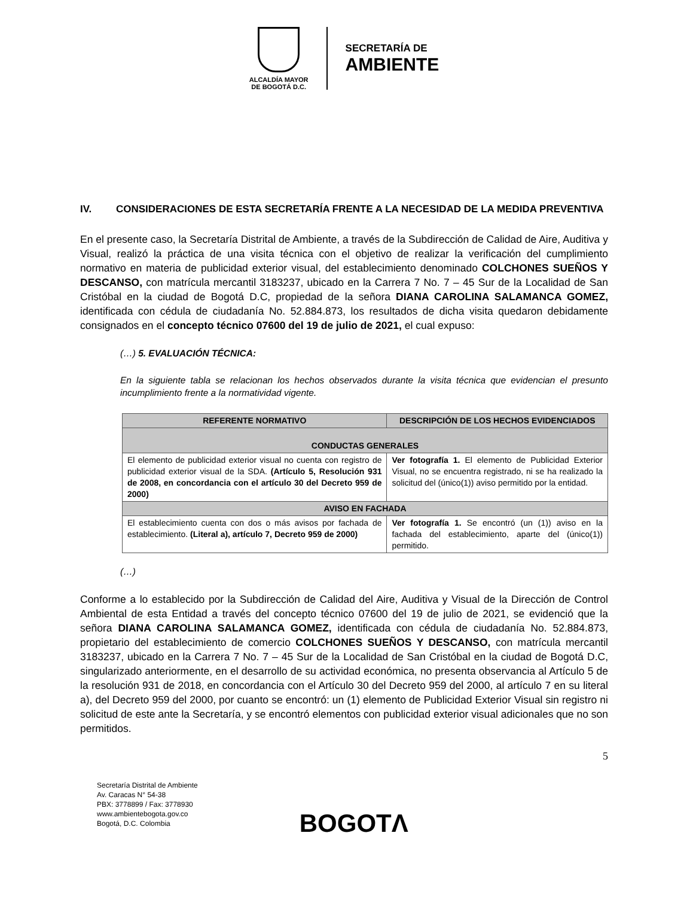ALCALDÍA MAYOR
DE BOGOTÁ D.C.
SECRETARÍA DE
AMBIENTE
IV. CONSIDERACIONES DE ESTA SECRETARÍA FRENTE A LA NECESIDAD DE LA MEDIDA PREVENTIVA
En el presente caso, la Secretaría Distrital de Ambiente, a través de la Subdirección de Calidad de Aire, Auditiva y Visual, realizó la práctica de una visita técnica con el objetivo de realizar la verificación del cumplimiento normativo en materia de publicidad exterior visual, del establecimiento denominado COLCHONES SUEÑOS Y DESCANSO, con matrícula mercantil 3183237, ubicado en la Carrera 7 No. 7 – 45 Sur de la Localidad de San Cristóbal en la ciudad de Bogotá D.C, propiedad de la señora DIANA CAROLINA SALAMANCA GOMEZ, identificada con cédula de ciudadanía No. 52.884.873, los resultados de dicha visita quedaron debidamente consignados en el concepto técnico 07600 del 19 de julio de 2021, el cual expuso:
(…) 5. EVALUACIÓN TÉCNICA:
En la siguiente tabla se relacionan los hechos observados durante la visita técnica que evidencian el presunto incumplimiento frente a la normatividad vigente.
| REFERENTE NORMATIVO | DESCRIPCIÓN DE LOS HECHOS EVIDENCIADOS |
| --- | --- |
| CONDUCTAS GENERALES | |
| El elemento de publicidad exterior visual no cuenta con registro de publicidad exterior visual de la SDA. (Artículo 5, Resolución 931 de 2008, en concordancia con el artículo 30 del Decreto 959 de 2000) | Ver fotografía 1. El elemento de Publicidad Exterior Visual, no se encuentra registrado, ni se ha realizado la solicitud del (único(1)) aviso permitido por la entidad. |
| AVISO EN FACHADA | |
| El establecimiento cuenta con dos o más avisos por fachada de establecimiento. (Literal a), artículo 7, Decreto 959 de 2000) | Ver fotografía 1. Se encontró (un (1)) aviso en la fachada del establecimiento, aparte del (único(1)) permitido. |
(…)
Conforme a lo establecido por la Subdirección de Calidad del Aire, Auditiva y Visual de la Dirección de Control Ambiental de esta Entidad a través del concepto técnico 07600 del 19 de julio de 2021, se evidenció que la señora DIANA CAROLINA SALAMANCA GOMEZ, identificada con cédula de ciudadanía No. 52.884.873, propietario del establecimiento de comercio COLCHONES SUEÑOS Y DESCANSO, con matrícula mercantil 3183237, ubicado en la Carrera 7 No. 7 – 45 Sur de la Localidad de San Cristóbal en la ciudad de Bogotá D.C, singularizado anteriormente, en el desarrollo de su actividad económica, no presenta observancia al Artículo 5 de la resolución 931 de 2018, en concordancia con el Artículo 30 del Decreto 959 del 2000, al artículo 7 en su literal a), del Decreto 959 del 2000, por cuanto se encontró: un (1) elemento de Publicidad Exterior Visual sin registro ni solicitud de este ante la Secretaría, y se encontró elementos con publicidad exterior visual adicionales que no son permitidos.
5
Secretaría Distrital de Ambiente
Av. Caracas N° 54-38
PBX: 3778899 / Fax: 3778930
www.ambientebogota.gov.co
Bogotá, D.C. Colombia
BOGOTΛ